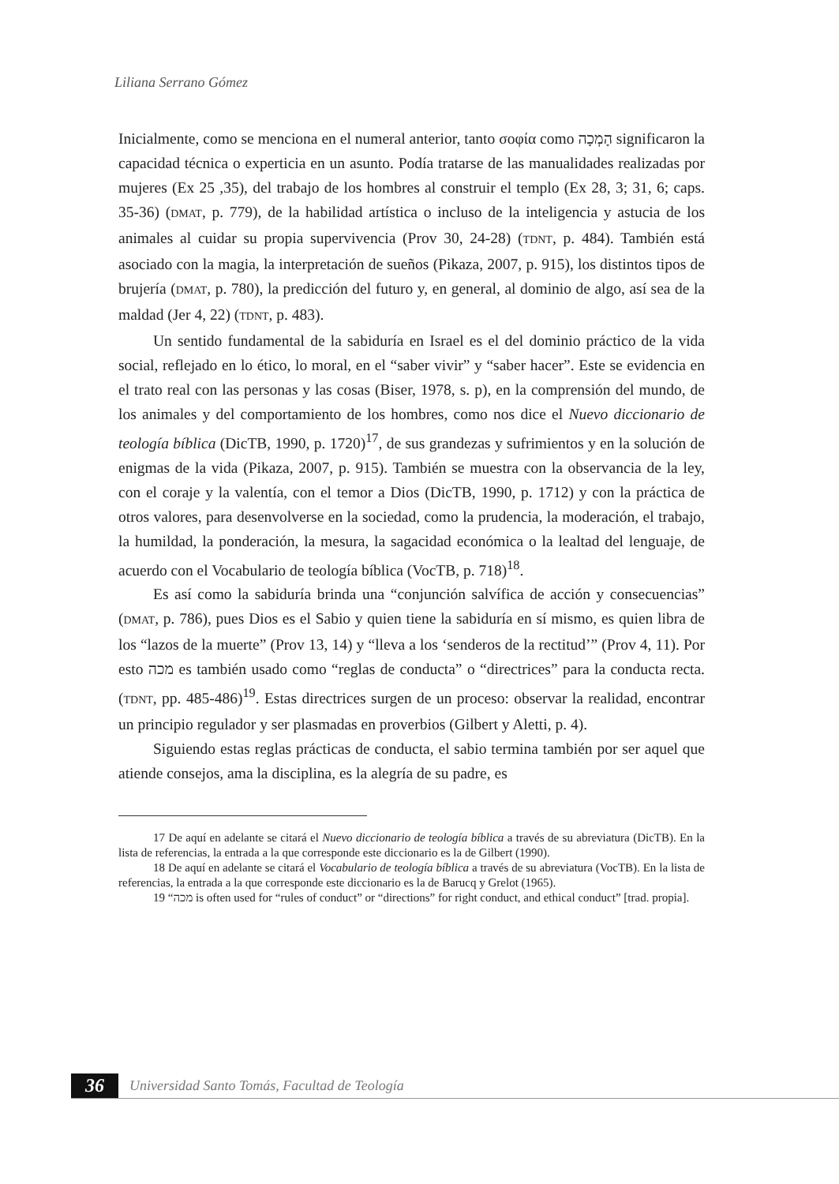Liliana Serrano Gómez
Inicialmente, como se menciona en el numeral anterior, tanto σοφία como הָמְכָה significaron la capacidad técnica o experticia en un asunto. Podía tratarse de las manualidades realizadas por mujeres (Ex 25 ,35), del trabajo de los hombres al construir el templo (Ex 28, 3; 31, 6; caps. 35-36) (DMAT, p. 779), de la habilidad artística o incluso de la inteligencia y astucia de los animales al cuidar su propia supervivencia (Prov 30, 24-28) (TDNT, p. 484). También está asociado con la magia, la interpretación de sueños (Pikaza, 2007, p. 915), los distintos tipos de brujería (DMAT, p. 780), la predicción del futuro y, en general, al dominio de algo, así sea de la maldad (Jer 4, 22) (TDNT, p. 483).
Un sentido fundamental de la sabiduría en Israel es el del dominio práctico de la vida social, reflejado en lo ético, lo moral, en el “saber vivir” y “saber hacer”. Este se evidencia en el trato real con las personas y las cosas (Biser, 1978, s. p), en la comprensión del mundo, de los animales y del comportamiento de los hombres, como nos dice el Nuevo diccionario de teología bíblica (DicTB, 1990, p. 1720)<sup>17</sup>, de sus grandezas y sufrimientos y en la solución de enigmas de la vida (Pikaza, 2007, p. 915). También se muestra con la observancia de la ley, con el coraje y la valentía, con el temor a Dios (DicTB, 1990, p. 1712) y con la práctica de otros valores, para desenvolverse en la sociedad, como la prudencia, la moderación, el trabajo, la humildad, la ponderación, la mesura, la sagacidad económica o la lealtad del lenguaje, de acuerdo con el Vocabulario de teología bíblica (VocTB, p. 718)<sup>18</sup>.
Es así como la sabiduría brinda una “conjunción salvífica de acción y consecuencias” (DMAT, p. 786), pues Dios es el Sabio y quien tiene la sabiduría en sí mismo, es quien libra de los “lazos de la muerte” (Prov 13, 14) y “lleva a los ‘senderos de la rectitud’” (Prov 4, 11). Por esto מכה es también usado como “reglas de conducta” o “directrices” para la conducta recta. (TDNT, pp. 485-486)<sup>19</sup>. Estas directrices surgen de un proceso: observar la realidad, encontrar un principio regulador y ser plasmadas en proverbios (Gilbert y Aletti, p. 4).
Siguiendo estas reglas prácticas de conducta, el sabio termina también por ser aquel que atiende consejos, ama la disciplina, es la alegría de su padre, es
17 De aquí en adelante se citará el Nuevo diccionario de teología bíblica a través de su abreviatura (DicTB). En la lista de referencias, la entrada a la que corresponde este diccionario es la de Gilbert (1990).
18 De aquí en adelante se citará el Vocabulario de teología bíblica a través de su abreviatura (VocTB). En la lista de referencias, la entrada a la que corresponde este diccionario es la de Barucq y Grelot (1965).
19 “מכה is often used for “rules of conduct” or “directions” for right conduct, and ethical conduct” [trad. propia].
36 Universidad Santo Tomás, Facultad de Teología